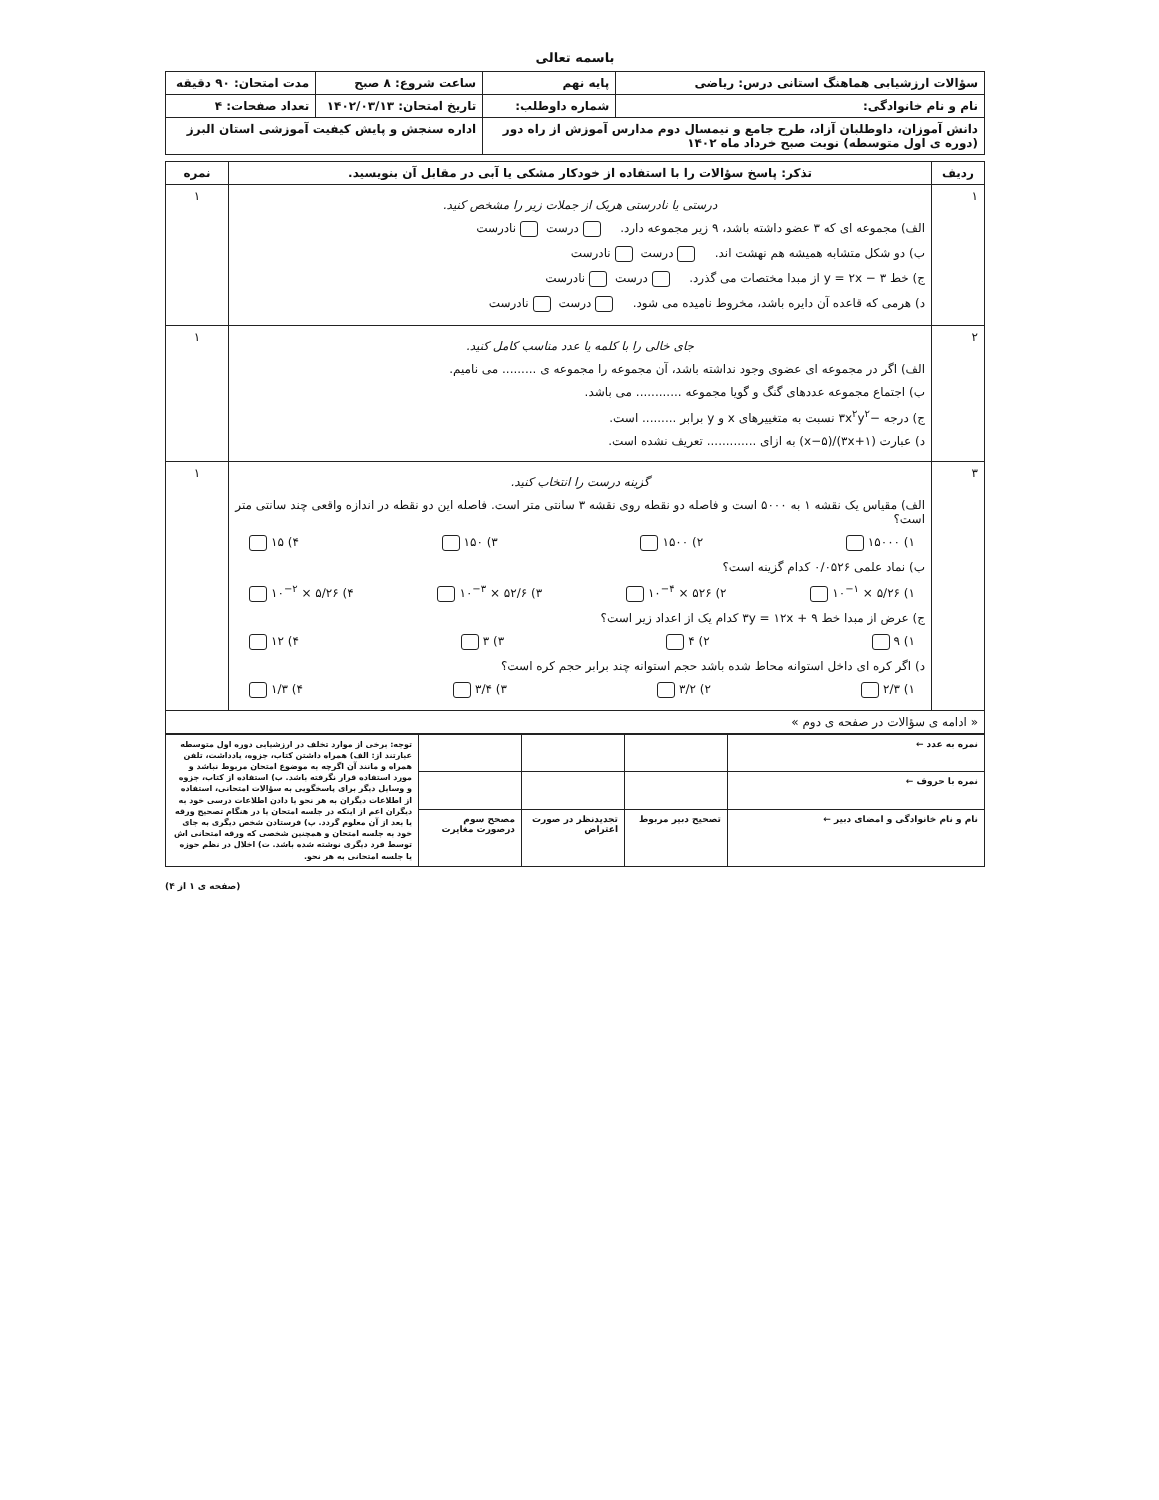باسمه تعالی
| سؤالات ارزشیابی هماهنگ استانی درس: ریاضی | پایه نهم | ساعت شروع: ۸ صبح | مدت امتحان: ۹۰ دقیقه |
| نام و نام خانوادگی: | شماره داوطلب: | تاریخ امتحان: ۱۴۰۲/۰۳/۱۳ | تعداد صفحات: ۴ |
| دانش آموزان، داوطلبان آزاد، طرح جامع و نیمسال دوم مدارس آموزش از راه دور (دوره ی اول متوسطه) نوبت صبح خرداد ماه ۱۴۰۲ | | اداره سنجش و پایش کیفیت آموزشی استان البرز | |
| ردیف | تذکر: پاسخ سؤالات را با استفاده از خودکار مشکی یا آبی در مقابل آن بنویسید. | نمره |
| --- | --- | --- |
| ۱ | درستی یا نادرستی هریک از جملات زیر را مشخص کنید. الف) مجموعه ای که ۳ عضو داشته باشد، ۹ زیر مجموعه دارد. درست نادرست ب) دو شکل متشابه همیشه هم نهشت اند. درست نادرست ج) خط y = ۲x − ۳ از مبدا مختصات می گذرد. درست نادرست د) هرمی که قاعده آن دایره باشد، مخروط نامیده می شود. درست نادرست | ۱ |
| ۲ | جای خالی را با کلمه یا عدد مناسب کامل کنید. الف) اگر در مجموعه ای عضوی وجود نداشته باشد، آن مجموعه را مجموعه ی ......... می نامیم. ب) اجتماع مجموعه عددهای گنگ و گویا مجموعه ............ می باشد. ج) درجه −۳x<sup>۲</sup>y<sup>۲</sup> نسبت به متغییرهای x و y برابر ......... است. د) عبارت (۳x+۱)/(x−۵) به ازای ............. تعریف نشده است. | ۱ |
| ۳ | گزینه درست را انتخاب کنید. الف) مقیاس یک نقشه ۱ به ۵۰۰۰ است و فاصله دو نقطه روی نقشه ۳ سانتی متر است. فاصله این دو نقطه در اندازه واقعی چند سانتی متر است؟ ۱) ۱۵۰۰۰ ۲) ۱۵۰۰ ۳) ۱۵۰ ۴) ۱۵ ب) نماد علمی ۰/۰۵۲۶ کدام گزینه است؟ ۱) ۵/۲۶ × ۱۰<sup>−۱</sup> ۲) ۵۲۶ × ۱۰<sup>−۴</sup> ۳) ۵۲/۶ × ۱۰<sup>−۳</sup> ۴) ۵/۲۶ × ۱۰<sup>−۲</sup> ج) عرض از مبدا خط ۳y = ۱۲x + ۹ کدام یک از اعداد زیر است؟ ۱) ۹ ۲) ۴ ۳) ۳ ۴) ۱۲ د) اگر کره ای داخل استوانه محاط شده باشد حجم استوانه چند برابر حجم کره است؟ ۱) ۲/۳ ۲) ۳/۲ ۳) ۳/۴ ۴) ۱/۳ | ۱ |
| « ادامه ی سؤالات در صفحه ی دوم » | | |
| نمره به عدد ← | | | | توجه: برخی از موارد تخلف در ارزشیابی دوره اول متوسطه عبارتند از: الف) همراه داشتن کتاب، جزوه، یادداشت، تلفن همراه و مانند آن اگرچه به موضوع امتحان مربوط نباشد و مورد استفاده قرار نگرفته باشد. ب) استفاده از کتاب، جزوه و وسایل دیگر برای پاسخگویی به سؤالات امتحانی، استفاده از اطلاعات دیگران به هر نحو یا دادن اطلاعات درسی خود به دیگران اعم از اینکه در جلسه امتحان یا در هنگام تصحیح ورقه یا بعد از آن معلوم گردد. پ) فرستادن شخص دیگری به جای خود به جلسه امتحان و همچنین شخصی که ورقه امتحانی اش توسط فرد دیگری نوشته شده باشد. ت) اخلال در نظم حوزه یا جلسه امتحانی به هر نحو. |
| نمره با حروف ← | | | | |
| نام و نام خانوادگی و امضای دبیر ← | تصحیح دبیر مربوط | تجدیدنظر در صورت اعتراض | مصحح سوم درصورت مغایرت | |
(صفحه ی ۱ از ۴)